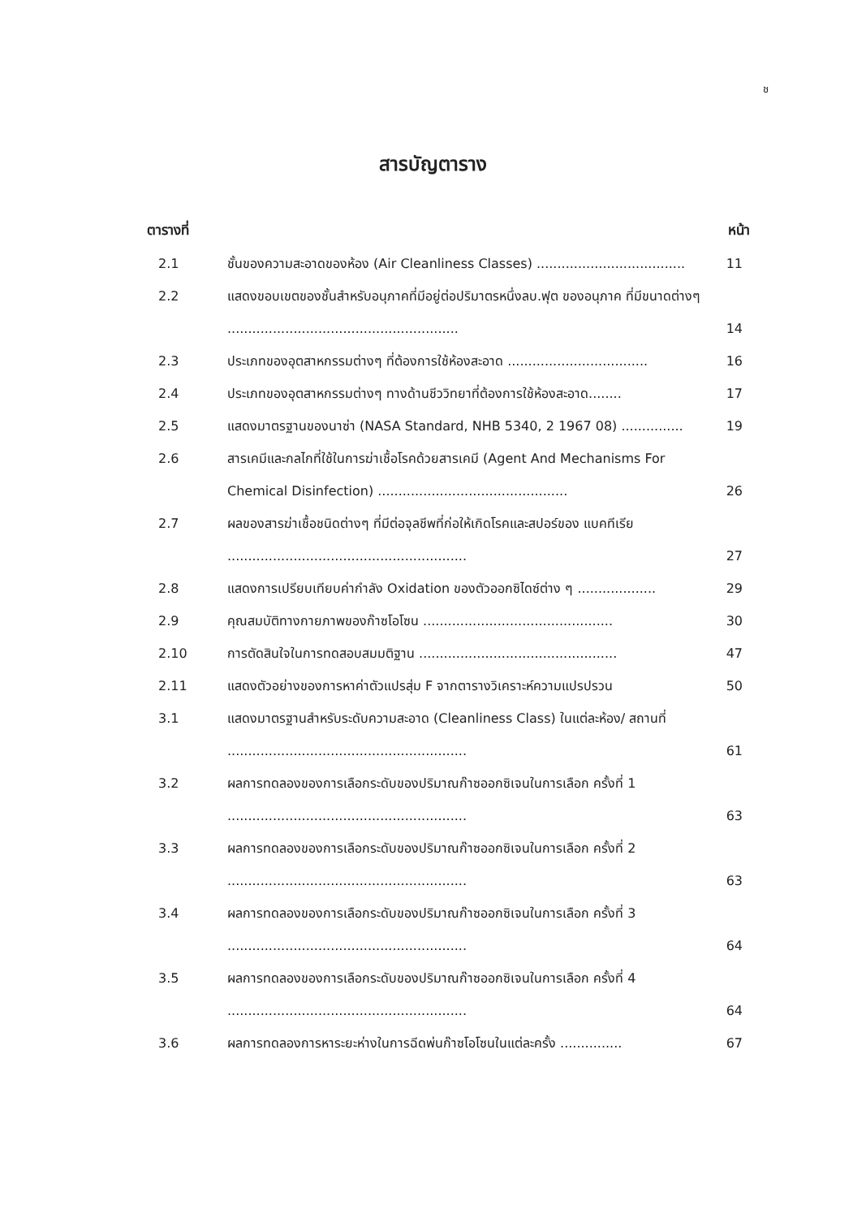ช
สารบัญตาราง
| ตารางที่ | | หน้า |
| --- | --- | --- |
| 2.1 | ชั้นของความสะอาดของห้อง (Air Cleanliness Classes) .................................... | 11 |
| 2.2 | แสดงขอบเขตของชั้นสำหรับอนุภาคที่มีอยู่ต่อปริมาตรหนึ่งลบ.ฟุต ของอนุภาค ที่มีขนาดต่างๆ ........................................................ | 14 |
| 2.3 | ประเภทของอุตสาหกรรมต่างๆ ที่ต้องการใช้ห้องสะอาด .................................. | 16 |
| 2.4 | ประเภทของอุตสาหกรรมต่างๆ ทางด้านชีววิทยาที่ต้องการใช้ห้องสะอาด........ | 17 |
| 2.5 | แสดงมาตรฐานของนาซ่า (NASA Standard, NHB 5340, 2 1967 08) ............... | 19 |
| 2.6 | สารเคมีและกลไกที่ใช้ในการฆ่าเชื้อโรคด้วยสารเคมี (Agent And Mechanisms For Chemical Disinfection) .............................................. | 26 |
| 2.7 | ผลของสารฆ่าเชื้อชนิดต่างๆ ที่มีต่อจุลชีพที่ก่อให้เกิดโรคและสปอร์ของ แบคทีเรีย .......................................................... | 27 |
| 2.8 | แสดงการเปรียบเทียบค่ากำลัง Oxidation ของตัวออกซิไดซ์ต่าง ๆ ................... | 29 |
| 2.9 | คุณสมบัติทางกายภาพของก๊าซโอโซน .............................................. | 30 |
| 2.10 | การตัดสินใจในการทดสอบสมมติฐาน ................................................ | 47 |
| 2.11 | แสดงตัวอย่างของการหาค่าตัวแปรสุ่ม F จากตารางวิเคราะห์ความแปรปรวน | 50 |
| 3.1 | แสดงมาตรฐานสำหรับระดับความสะอาด (Cleanliness Class) ในแต่ละห้อง/ สถานที่ .......................................................... | 61 |
| 3.2 | ผลการทดลองของการเลือกระดับของปริมาณก๊าซออกซิเจนในการเลือก ครั้งที่ 1 .......................................................... | 63 |
| 3.3 | ผลการทดลองของการเลือกระดับของปริมาณก๊าซออกซิเจนในการเลือก ครั้งที่ 2 .......................................................... | 63 |
| 3.4 | ผลการทดลองของการเลือกระดับของปริมาณก๊าซออกซิเจนในการเลือก ครั้งที่ 3 .......................................................... | 64 |
| 3.5 | ผลการทดลองของการเลือกระดับของปริมาณก๊าซออกซิเจนในการเลือก ครั้งที่ 4 .......................................................... | 64 |
| 3.6 | ผลการทดลองการหาระยะห่างในการฉีดพ่นก๊าซโอโซนในแต่ละครั้ง ............... | 67 |